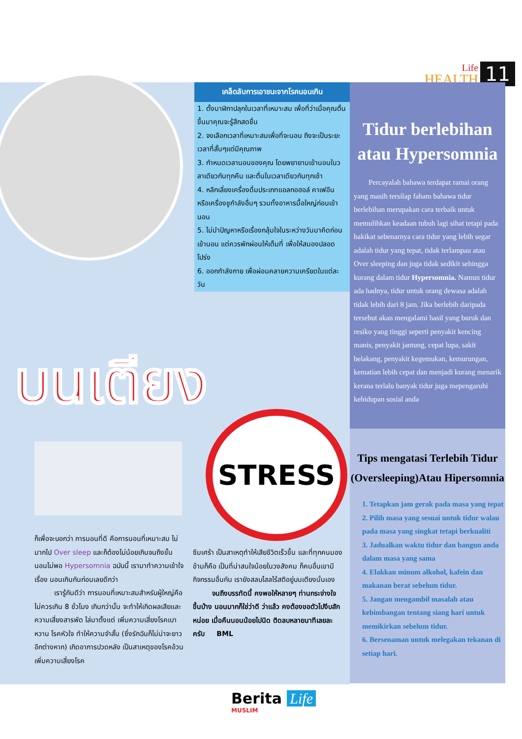Life
HEALTH
11
เคล็ดลับการเอาชนะจากโรคนอนเกิน
1. ตั้งนาฬิกาปลุกในเวลาที่เหมาะสม เพื่อที่ว่าเมื่อคุณตื่นขึ้นมาคุณจะรู้สึกสดชื่น
2. จงเลือกเวลาที่เหมาะสมเพื่อที่จะนอน ถึงจะเป็นระยะเวลาที่สั้นๆแต่มีคุณภาพ
3. กำหนดเวลานอนของคุณ โดยพยายามเข้านอนในวลาเดียวกันทุกคืน และตื่นในเวลาเดียวกันทุกเช้า
4. หลีกเลี่ยงเครื่องดื่มประเภทแอลกอฮอล์ คาเฟอีน หรือเครื่องชูกำลังอื่นๆ รวมทั้งอาหารมื้อใหญ่ก่อนเข้านอน
5. ไม่นำปัญหาหรือเรื่องกลุ้มใจในระหว่างวันมาคิดก่อนเข้านอน แต่ควรพักผ่อนให้เต็มที่ เพื่อให้สมองปลอดโปร่ง
6. ออกกำลังกาย เพื่อผ่อนคลายความเครียดในแต่ละวัน
บนเตียง
Tidur berlebihan atau Hypersomnia
Percayalah bahawa terdapat ramai orang yang masih tersilap faham bahawa tidur berlebihan merupakan cara terbaik untuk memulihkan keadaan tubuh lagi sihat tetapi pada hakikat sebenarnya cara tidur yang lebih segar adalah tidur yang tepat, tidak terlampau atau Over sleeping dan juga tidak sedikit sehingga kurang dalam tidur Hypersomnia. Namun tidur ada hadnya, tidur untuk orang dewasa adalah tidak lebih dari 8 jam. Jika berlebih daripada tersebut akan mengalami hasil yang buruk dan resiko yang tinggi seperti penyakit kencing manis, penyakit jantung, cepat lupa, sakit belakang, penyakit kegemukan, kemurungan, kematian lebih cepat dan menjadi kurang menarik kerana terlalu banyak tidur juga mepengaruhi kehidupan sosial anda
Tips mengatasi Terlebih Tidur (Oversleeping)Atau Hipersomnia
1. Tetapkan jam gerak pada masa yang tepat
2. Pilih masa yang sesuai untuk tidur walau pada masa yang singkat tetapi berkualiti
3. Jadualkan waktu tidur dan bangun anda dalam masa yang sama
4. Elakkan minum alkohol, kafein dan makanan berat sebelum tidur.
5. Jangan mengambil masalah atau kebimbangan tentang siang hari untuk memikirkan sebelum tidur.
6. Bersenaman untuk melegakan tekanan di setiap hari.
STRESS
ก็เพื่อจะบอกว่า การนอนที่ดี คือการนอนที่เหมาะสม ไม่มากไป Over sleep และก็ต้องไม่น้อยเกินจนถึงขั้นนอนไม่พอ Hypersomnia ฉบับนี้ เรามาทำความเข้าใจเรื่อง นอนเกินกันก่อนเลยดีกว่า
เรารู้กันดีว่า การนอนที่เหมาะสมสำหรับผู้ใหญ่คือ ไม่ควรเกิน 8 ชั่วโมง เกินกว่านั้น จะทำให้เกิดผลเสียและความเสี่ยงสารพัด ไล่มาตั้งแต่ เพิ่มความเสี่ยงโรคเบาหวาน โรคหัวใจ ทำให้ความจำสั้น (ซึ่งรักฉันก็ไม่น่าจะยาวอีกต่างหาก) เกิดอาการปวดหลัง เป็นสาเหตุของโรคอ้วน เพิ่มความเสี่ยงโรค
ซึมเศร้า เป็นสาเหตุทำให้เสียชีวิตเร็วขึ้น และที่ทุกคนมองข้ามก็คือ เป็นที่น่าสนใจน้อยในวงสังคม ก็คนอื่นเขามีกิจกรรมอื่นกัน เรายังสลบไสลไร้สติอยู่บนเตียงนั่นเอง
จนถึงบรรทัดนี้ คงพอให้หลายๆ ท่านกระจ่างใจขึ้นบ้าง นอนมากก็ใช่ว่าดี ว่าแล้ว คงต้องขอตัวไปงีบสักหน่อย เมื่อคืนนอนน้อยไปนิด ติดลบหลายนาทีเลยละครับ BML
Berita Life
MUSLIM